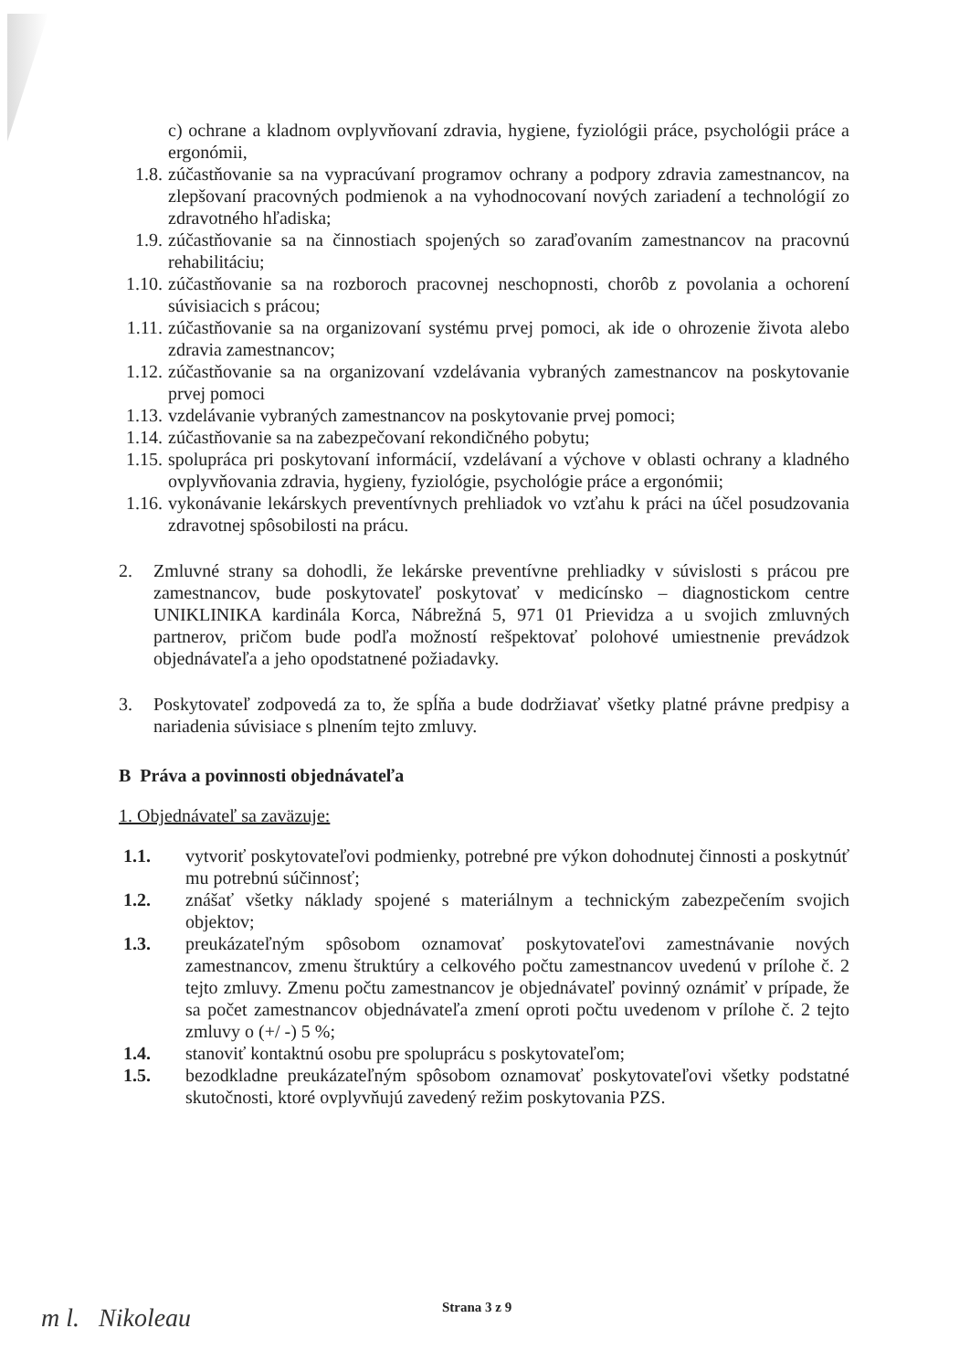c) ochrane a kladnom ovplyvňovaní zdravia, hygiene, fyziológii práce, psychológii práce a ergonómii,
1.8. zúčastňovanie sa na vypracúvaní programov ochrany a podpory zdravia zamestnancov, na zlepšovaní pracovných podmienok a na vyhodnocovaní nových zariadení a technológií zo zdravotného hľadiska;
1.9. zúčastňovanie sa na činnostiach spojených so zaraďovaním zamestnancov na pracovnú rehabilitáciu;
1.10. zúčastňovanie sa na rozboroch pracovnej neschopnosti, chorôb z povolania a ochorení súvisiacich s prácou;
1.11. zúčastňovanie sa na organizovaní systému prvej pomoci, ak ide o ohrozenie života alebo zdravia zamestnancov;
1.12. zúčastňovanie sa na organizovaní vzdelávania vybraných zamestnancov na poskytovanie prvej pomoci
1.13. vzdelávanie vybraných zamestnancov na poskytovanie prvej pomoci;
1.14. zúčastňovanie sa na zabezpečovaní rekondičného pobytu;
1.15. spolupráca pri poskytovaní informácií, vzdelávaní a výchove v oblasti ochrany a kladného ovplyvňovania zdravia, hygieny, fyziológie, psychológie práce a ergonómii;
1.16. vykonávanie lekárskych preventívnych prehliadok vo vzťahu k práci na účel posudzovania zdravotnej spôsobilosti na prácu.
2. Zmluvné strany sa dohodli, že lekárske preventívne prehliadky v súvislosti s prácou pre zamestnancov, bude poskytovateľ poskytovať v medicínsko – diagnostickom centre UNIKLINIKA kardinála Korca, Nábrežná 5, 971 01 Prievidza a u svojich zmluvných partnerov, pričom bude podľa možností rešpektovať polohové umiestnenie prevádzok objednávateľa a jeho opodstatnené požiadavky.
3. Poskytovateľ zodpovedá za to, že spĺňa a bude dodržiavať všetky platné právne predpisy a nariadenia súvisiace s plnením tejto zmluvy.
B Práva a povinnosti objednávateľa
1. Objednávateľ sa zaväzuje:
1.1. vytvoriť poskytovateľovi podmienky, potrebné pre výkon dohodnutej činnosti a poskytnúť mu potrebnú súčinnosť;
1.2. znášať všetky náklady spojené s materiálnym a technickým zabezpečením svojich objektov;
1.3. preukázateľným spôsobom oznamovať poskytovateľovi zamestnávanie nových zamestnancov, zmenu štruktúry a celkového počtu zamestnancov uvedenú v prílohe č. 2 tejto zmluvy. Zmenu počtu zamestnancov je objednávateľ povinný oznámiť v prípade, že sa počet zamestnancov objednávateľa zmení oproti počtu uvedenom v prílohe č. 2 tejto zmluvy o (+/ -) 5 %;
1.4. stanoviť kontaktnú osobu pre spoluprácu s poskytovateľom;
1.5. bezodkladne preukázateľným spôsobom oznamovať poskytovateľovi všetky podstatné skutočnosti, ktoré ovplyvňujú zavedený režim poskytovania PZS.
Strana 3 z 9
m l. Nikoleau